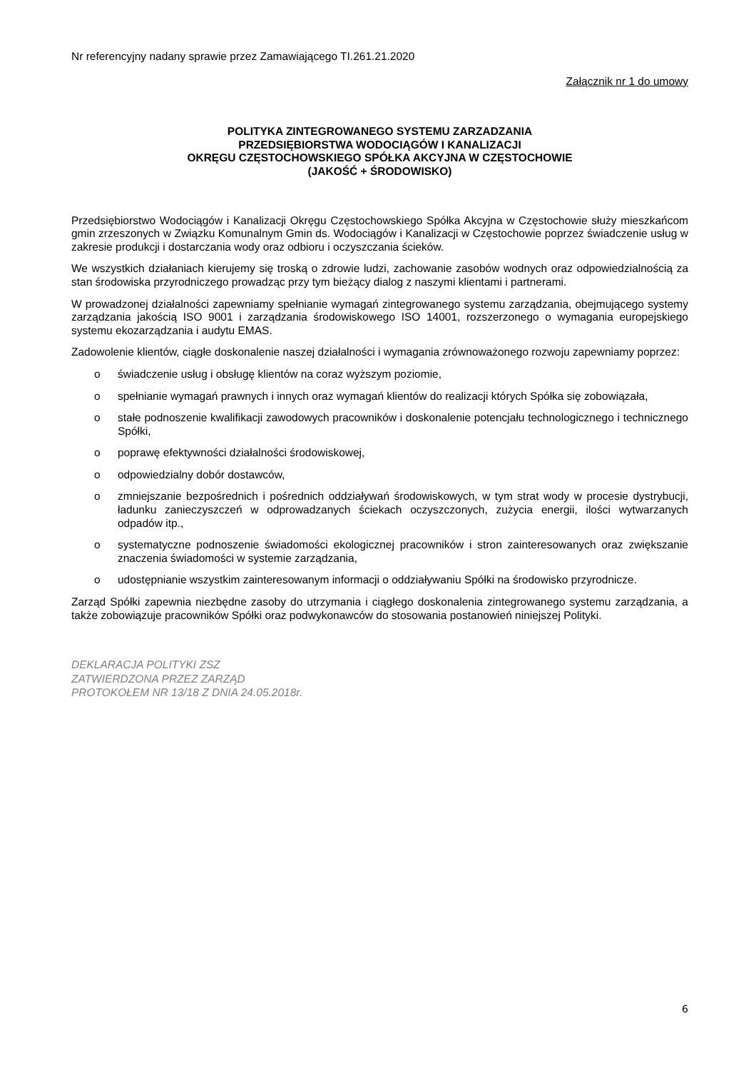Nr referencyjny nadany sprawie przez Zamawiającego TI.261.21.2020
Załącznik nr 1 do umowy
POLITYKA ZINTEGROWANEGO SYSTEMU ZARZADZANIA
PRZEDSIĘBIORSTWA WODOCIĄGÓW I KANALIZACJI
OKRĘGU CZĘSTOCHOWSKIEGO SPÓŁKA AKCYJNA W CZĘSTOCHOWIE
(JAKOŚĆ + ŚRODOWISKO)
Przedsiębiorstwo Wodociągów i Kanalizacji Okręgu Częstochowskiego Spółka Akcyjna w Częstochowie służy mieszkańcom gmin zrzeszonych w Związku Komunalnym Gmin ds. Wodociągów i Kanalizacji w Częstochowie poprzez świadczenie usług w zakresie produkcji i dostarczania wody oraz odbioru i oczyszczania ścieków.
We wszystkich działaniach kierujemy się troską o zdrowie ludzi, zachowanie zasobów wodnych oraz odpowiedzialnością za stan środowiska przyrodniczego prowadząc przy tym bieżący dialog z naszymi klientami i partnerami.
W prowadzonej działalności zapewniamy spełnianie wymagań zintegrowanego systemu zarządzania, obejmującego systemy zarządzania jakością ISO 9001 i zarządzania środowiskowego ISO 14001, rozszerzonego o wymagania europejskiego systemu ekozarządzania i audytu EMAS.
Zadowolenie klientów, ciągłe doskonalenie naszej działalności i wymagania zrównoważonego rozwoju zapewniamy poprzez:
o świadczenie usług i obsługę klientów na coraz wyższym poziomie,
o spełnianie wymagań prawnych i innych oraz wymagań klientów do realizacji których Spółka się zobowiązała,
o stałe podnoszenie kwalifikacji zawodowych pracowników i doskonalenie potencjału technologicznego i technicznego Spółki,
o poprawę efektywności działalności środowiskowej,
o odpowiedzialny dobór dostawców,
o zmniejszanie bezpośrednich i pośrednich oddziaływań środowiskowych, w tym strat wody w procesie dystrybucji, ładunku zanieczyszczeń w odprowadzanych ściekach oczyszczonych, zużycia energii, ilości wytwarzanych odpadów itp.,
o systematyczne podnoszenie świadomości ekologicznej pracowników i stron zainteresowanych oraz zwiększanie znaczenia świadomości w systemie zarządzania,
o udostępnianie wszystkim zainteresowanym informacji o oddziaływaniu Spółki na środowisko przyrodnicze.
Zarząd Spółki zapewnia niezbędne zasoby do utrzymania i ciągłego doskonalenia zintegrowanego systemu zarządzania, a także zobowiązuje pracowników Spółki oraz podwykonawców do stosowania postanowień niniejszej Polityki.
DEKLARACJA POLITYKI ZSZ
ZATWIERDZONA PRZEZ ZARZĄD
PROTOKOŁEM NR 13/18 Z DNIA 24.05.2018r.
6